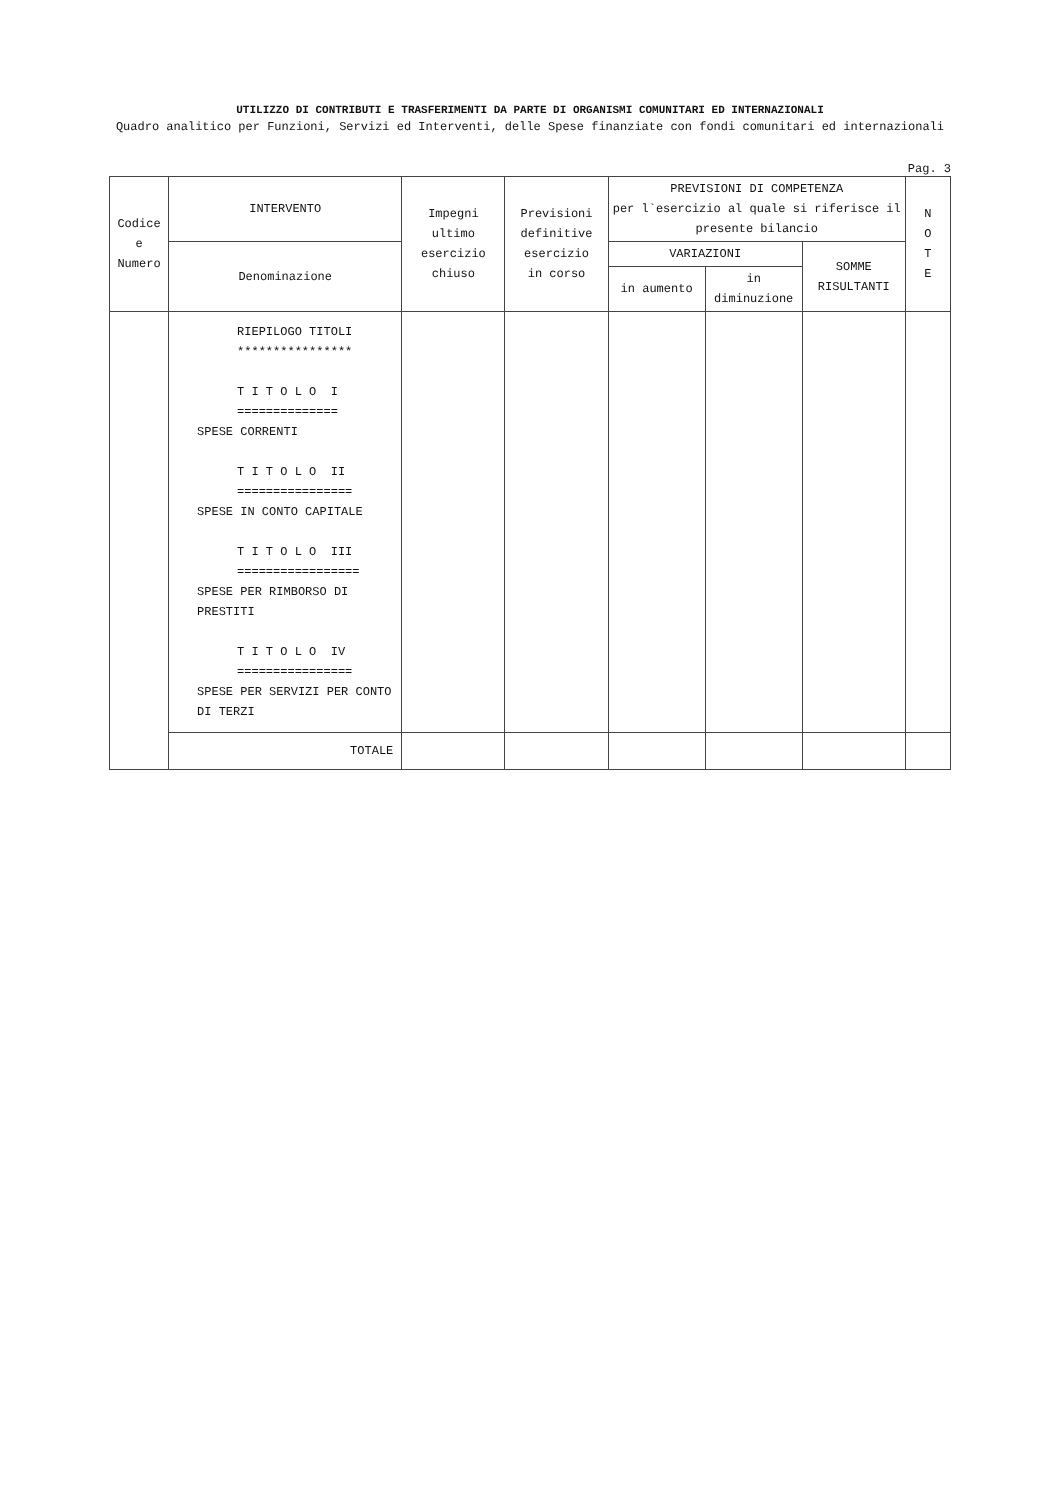UTILIZZO DI CONTRIBUTI E TRASFERIMENTI DA PARTE DI ORGANISMI COMUNITARI ED INTERNAZIONALI
Quadro analitico per Funzioni, Servizi ed Interventi, delle Spese finanziate con fondi comunitari ed internazionali
Pag. 3
| Codice e Numero | INTERVENTO | Impegni ultimo esercizio chiuso | Previsioni definitive esercizio in corso | PREVISIONI DI COMPETENZA per l`esercizio al quale si riferisce il presente bilancio | | | N O T E |
| --- | --- | --- | --- | --- | --- | --- | --- |
| | Denominazione | | | VARIAZIONI | | SOMME RISULTANTI | |
| | | | | in aumento | in diminuzione | | |
| | RIEPILOGO TITOLI **************** T I T O L O I ============== SPESE CORRENTI T I T O L O II ================ SPESE IN CONTO CAPITALE T I T O L O III ================= SPESE PER RIMBORSO DI PRESTITI T I T O L O IV ================ SPESE PER SERVIZI PER CONTO DI TERZI | | | | | | |
| | TOTALE | | | | | | |